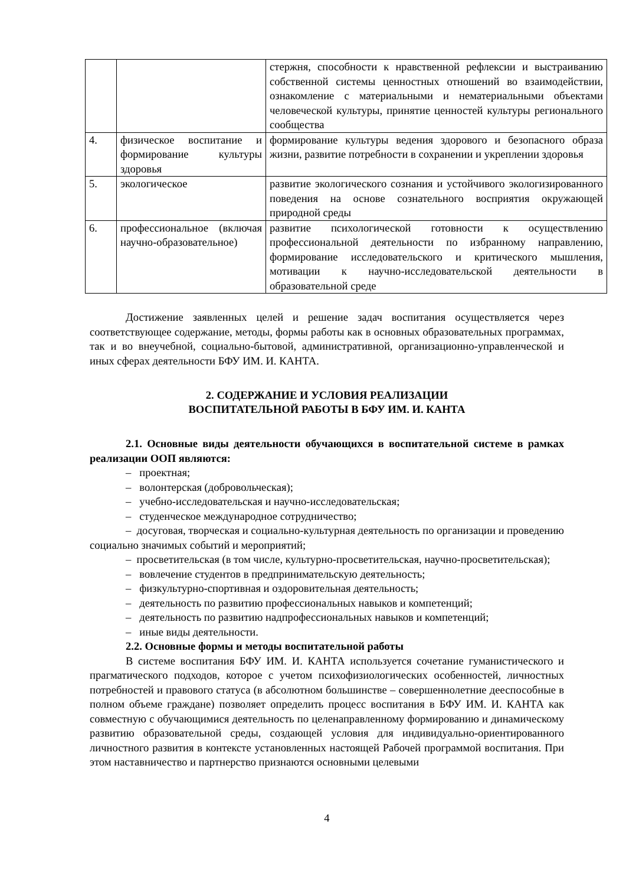| | | стержня, способности к нравственной рефлексии и выстраиванию собственной системы ценностных отношений во взаимодействии, ознакомление с материальными и нематериальными объектами человеческой культуры, принятие ценностей культуры регионального сообщества |
| 4. | физическое воспитание и формирование культуры здоровья | формирование культуры ведения здорового и безопасного образа жизни, развитие потребности в сохранении и укреплении здоровья |
| 5. | экологическое | развитие экологического сознания и устойчивого экологизированного поведения на основе сознательного восприятия окружающей природной среды |
| 6. | профессиональное (включая научно-образовательное) | развитие психологической готовности к осуществлению профессиональной деятельности по избранному направлению, формирование исследовательского и критического мышления, мотивации к научно-исследовательской деятельности в образовательной среде |
Достижение заявленных целей и решение задач воспитания осуществляется через соответствующее содержание, методы, формы работы как в основных образовательных программах, так и во внеучебной, социально-бытовой, административной, организационно-управленческой и иных сферах деятельности БФУ ИМ. И. КАНТА.
2. СОДЕРЖАНИЕ И УСЛОВИЯ РЕАЛИЗАЦИИ
ВОСПИТАТЕЛЬНОЙ РАБОТЫ В БФУ ИМ. И. КАНТА
2.1. Основные виды деятельности обучающихся в воспитательной системе в рамках реализации ООП являются:
– проектная;
– волонтерская (добровольческая);
– учебно-исследовательская и научно-исследовательская;
– студенческое международное сотрудничество;
– досуговая, творческая и социально-культурная деятельность по организации и проведению социально значимых событий и мероприятий;
– просветительская (в том числе, культурно-просветительская, научно-просветительская);
– вовлечение студентов в предпринимательскую деятельность;
– физкультурно-спортивная и оздоровительная деятельность;
– деятельность по развитию профессиональных навыков и компетенций;
– деятельность по развитию надпрофессиональных навыков и компетенций;
– иные виды деятельности.
2.2. Основные формы и методы воспитательной работы
В системе воспитания БФУ ИМ. И. КАНТА используется сочетание гуманистического и прагматического подходов, которое с учетом психофизиологических особенностей, личностных потребностей и правового статуса (в абсолютном большинстве – совершеннолетние дееспособные в полном объеме граждане) позволяет определить процесс воспитания в БФУ ИМ. И. КАНТА как совместную с обучающимися деятельность по целенаправленному формированию и динамическому развитию образовательной среды, создающей условия для индивидуально-ориентированного личностного развития в контексте установленных настоящей Рабочей программой воспитания. При этом наставничество и партнерство признаются основными целевыми
4